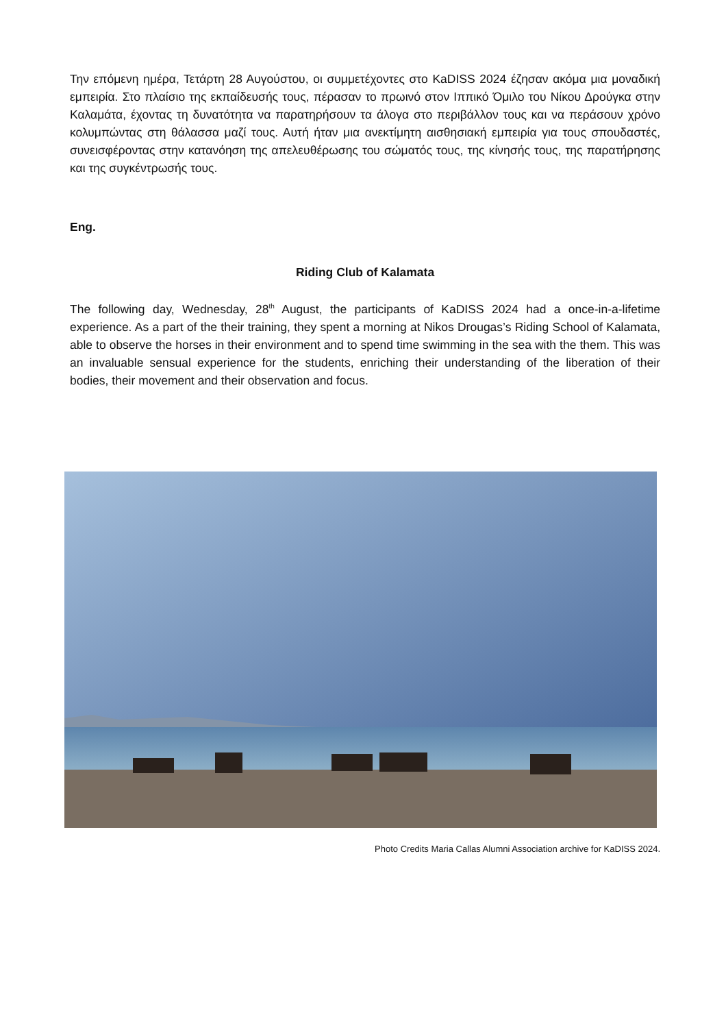Την επόμενη ημέρα, Τετάρτη 28 Αυγούστου, οι συμμετέχοντες στο KaDISS 2024 έζησαν ακόμα μια μοναδική εμπειρία. Στο πλαίσιο της εκπαίδευσής τους, πέρασαν το πρωινό στον Ιππικό Όμιλο του Νίκου Δρούγκα στην Καλαμάτα, έχοντας τη δυνατότητα να παρατηρήσουν τα άλογα στο περιβάλλον τους και να περάσουν χρόνο κολυμπώντας στη θάλασσα μαζί τους. Αυτή ήταν μια ανεκτίμητη αισθησιακή εμπειρία για τους σπουδαστές, συνεισφέροντας στην κατανόηση της απελευθέρωσης του σώματός τους, της κίνησής τους, της παρατήρησης και της συγκέντρωσής τους.
Eng.
Riding Club of Kalamata
The following day, Wednesday, 28<sup>th</sup> August, the participants of KaDISS 2024 had a once-in-a-lifetime experience. As a part of the their training, they spent a morning at Nikos Drougas’s Riding School of Kalamata, able to observe the horses in their environment and to spend time swimming in the sea with the them. This was an invaluable sensual experience for the students, enriching their understanding of the liberation of their bodies, their movement and their observation and focus.
Photo Credits Maria Callas Alumni Association archive for KaDISS 2024.